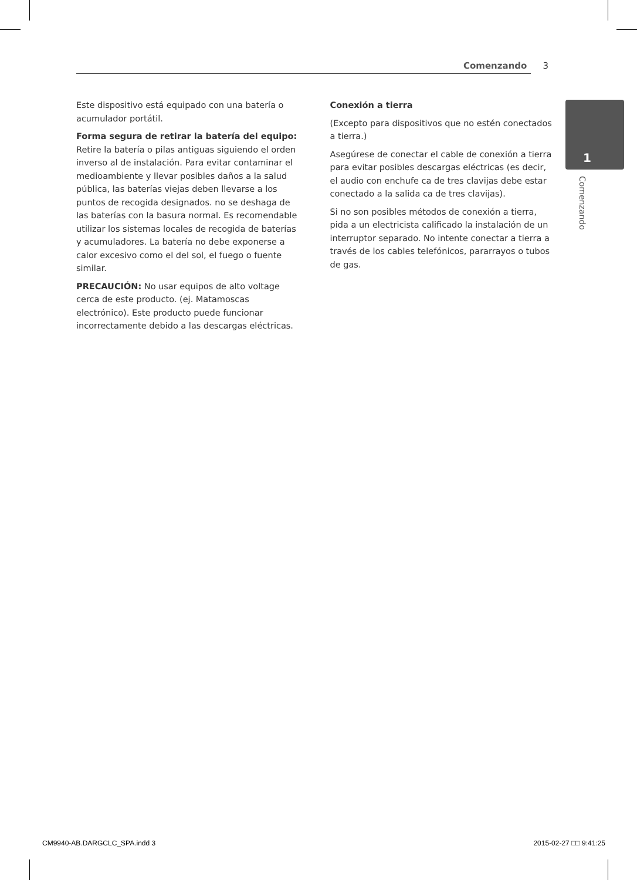Comenzando 3
1
Comenzando
Este dispositivo está equipado con una batería o acumulador portátil.
Forma segura de retirar la batería del equipo: Retire la batería o pilas antiguas siguiendo el orden inverso al de instalación. Para evitar contaminar el medioambiente y llevar posibles daños a la salud pública, las baterías viejas deben llevarse a los puntos de recogida designados. no se deshaga de las baterías con la basura normal. Es recomendable utilizar los sistemas locales de recogida de baterías y acumuladores. La batería no debe exponerse a calor excesivo como el del sol, el fuego o fuente similar.
PRECAUCIÓN: No usar equipos de alto voltage cerca de este producto. (ej. Matamoscas electrónico). Este producto puede funcionar incorrectamente debido a las descargas eléctricas.
Conexión a tierra
(Excepto para dispositivos que no estén conectados a tierra.)
Asegúrese de conectar el cable de conexión a tierra para evitar posibles descargas eléctricas (es decir, el audio con enchufe ca de tres clavijas debe estar conectado a la salida ca de tres clavijas).
Si no son posibles métodos de conexión a tierra, pida a un electricista calificado la instalación de un interruptor separado. No intente conectar a tierra a través de los cables telefónicos, pararrayos o tubos de gas.
CM9940-AB.DARGCLC_SPA.indd 3 2015-02-27 □□ 9:41:25